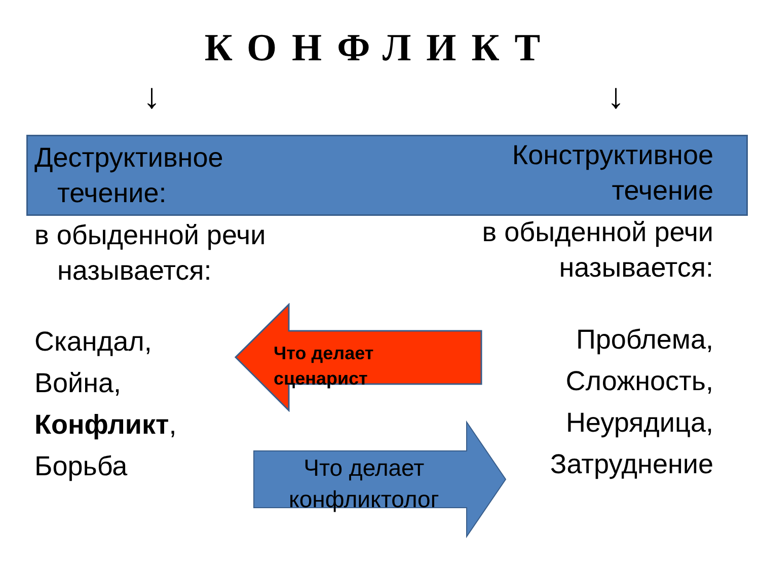КОНФЛИКТ
↓ ↓
Деструктивное
течение:
Конструктивное
течение
в обыденной речи
называется:
в обыденной речи
называется:
Что делает
сценарист
Что делает
конфликтолог
Скандал,
Война,
Конфликт,
Борьба
Проблема,
Сложность,
Неурядица,
Затруднение